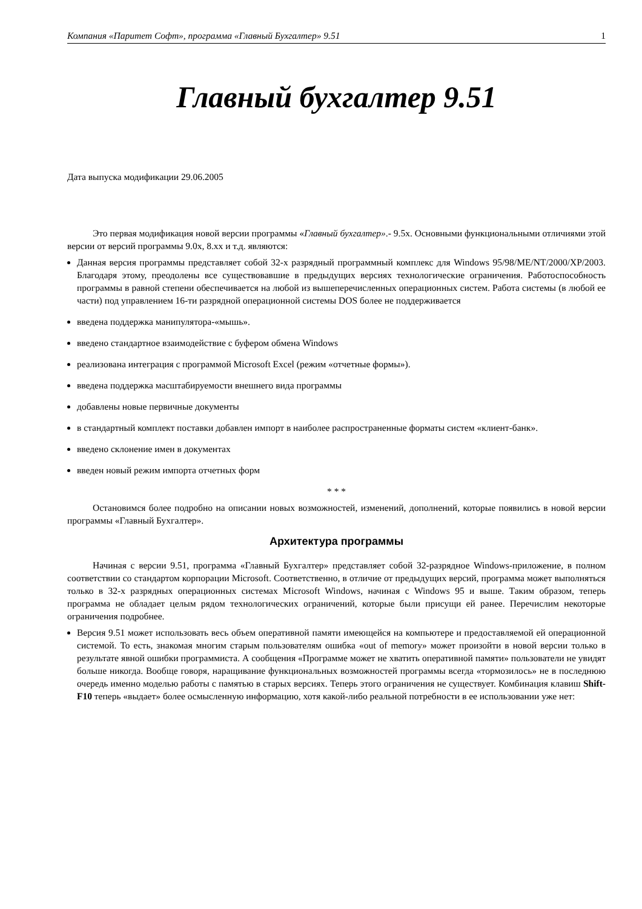Компания «Паритет Софт», программа «Главный Бухгалтер» 9.51 1
Главный бухгалтер 9.51
Дата выпуска модификации 29.06.2005
Это первая модификация новой версии программы «Главный бухгалтер».- 9.5х. Основными функциональными отличиями этой версии от версий программы 9.0х, 8.хх и т.д. являются:
Данная версия программы представляет собой 32-х разрядный программный комплекс для Windows 95/98/ME/NT/2000/XP/2003. Благодаря этому, преодолены все существовавшие в предыдущих версиях технологические ограничения. Работоспособность программы в равной степени обеспечивается на любой из вышеперечисленных операционных систем. Работа системы (в любой ее части) под управлением 16-ти разрядной операционной системы DOS более не поддерживается
введена поддержка манипулятора-«мышь».
введено стандартное взаимодействие с буфером обмена Windows
реализована интеграция с программой Microsoft Excel (режим «отчетные формы»).
введена поддержка масштабируемости внешнего вида программы
добавлены новые первичные документы
в стандартный комплект поставки добавлен импорт в наиболее распространенные форматы систем «клиент-банк».
введено склонение имен в документах
введен новый режим импорта отчетных форм
* * *
Остановимся более подробно на описании новых возможностей, изменений, дополнений, которые появились в новой версии программы «Главный Бухгалтер».
Архитектура программы
Начиная с версии 9.51, программа «Главный Бухгалтер» представляет собой 32-разрядное Windows-приложение, в полном соответствии со стандартом корпорации Microsoft. Соответственно, в отличие от предыдущих версий, программа может выполняться только в 32-х разрядных операционных системах Microsoft Windows, начиная с Windows 95 и выше. Таким образом, теперь программа не обладает целым рядом технологических ограничений, которые были присущи ей ранее. Перечислим некоторые ограничения подробнее.
Версия 9.51 может использовать весь объем оперативной памяти имеющейся на компьютере и предоставляемой ей операционной системой. То есть, знакомая многим старым пользователям ошибка «out of memory» может произойти в новой версии только в результате явной ошибки программиста. А сообщения «Программе может не хватить оперативной памяти» пользователи не увидят больше никогда. Вообще говоря, наращивание функциональных возможностей программы всегда «тормозилось» не в последнюю очередь именно моделью работы с памятью в старых версиях. Теперь этого ограничения не существует. Комбинация клавиш Shift-F10 теперь «выдает» более осмысленную информацию, хотя какой-либо реальной потребности в ее использовании уже нет: